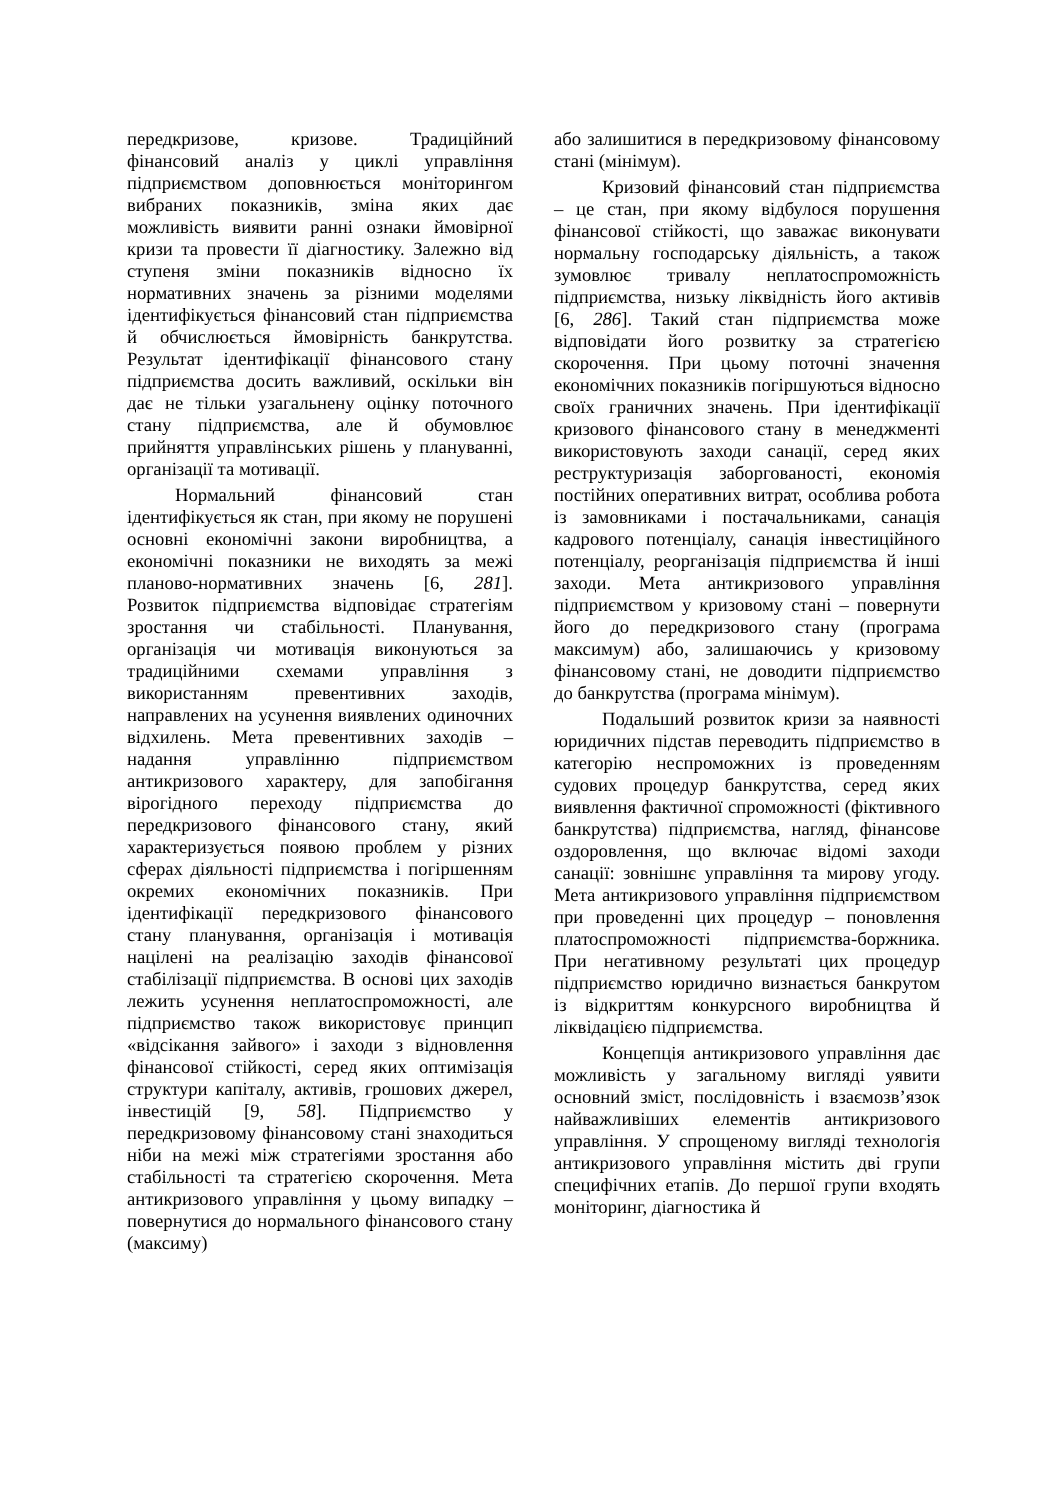передкризове, кризове. Традиційний фінансовий аналіз у циклі управління підприємством доповнюється моніторингом вибраних показників, зміна яких дає можливість виявити ранні ознаки ймовірної кризи та провести її діагностику. Залежно від ступеня зміни показників відносно їх нормативних значень за різними моделями ідентифікується фінансовий стан підприємства й обчислюється ймовірність банкрутства. Результат ідентифікації фінансового стану підприємства досить важливий, оскільки він дає не тільки узагальнену оцінку поточного стану підприємства, але й обумовлює прийняття управлінських рішень у плануванні, організації та мотивації.
Нормальний фінансовий стан ідентифікується як стан, при якому не порушені основні економічні закони виробництва, а економічні показники не виходять за межі планово-нормативних значень [6, 281]. Розвиток підприємства відповідає стратегіям зростання чи стабільності. Планування, організація чи мотивація виконуються за традиційними схемами управління з використанням превентивних заходів, направлених на усунення виявлених одиночних відхилень. Мета превентивних заходів – надання управлінню підприємством антикризового характеру, для запобігання вірогідного переходу підприємства до передкризового фінансового стану, який характеризується появою проблем у різних сферах діяльності підприємства і погіршенням окремих економічних показників. При ідентифікації передкризового фінансового стану планування, організація і мотивація націлені на реалізацію заходів фінансової стабілізації підприємства. В основі цих заходів лежить усунення неплатоспроможності, але підприємство також використовує принцип «відсікання зайвого» і заходи з відновлення фінансової стійкості, серед яких оптимізація структури капіталу, активів, грошових джерел, інвестицій [9, 58]. Підприємство у передкризовому фінансовому стані знаходиться ніби на межі між стратегіями зростання або стабільності та стратегією скорочення. Мета антикризового управління у цьому випадку – повернутися до нормального фінансового стану (максиму)
або залишитися в передкризовому фінансовому стані (мінімум).
Кризовий фінансовий стан підприємства – це стан, при якому відбулося порушення фінансової стійкості, що заважає виконувати нормальну господарську діяльність, а також зумовлює тривалу неплатоспроможність підприємства, низьку ліквідність його активів [6, 286]. Такий стан підприємства може відповідати його розвитку за стратегією скорочення. При цьому поточні значення економічних показників погіршуються відносно своїх граничних значень. При ідентифікації кризового фінансового стану в менеджменті використовують заходи санації, серед яких реструктуризація заборгованості, економія постійних оперативних витрат, особлива робота із замовниками і постачальниками, санація кадрового потенціалу, санація інвестиційного потенціалу, реорганізація підприємства й інші заходи. Мета антикризового управління підприємством у кризовому стані – повернути його до передкризового стану (програма максимум) або, залишаючись у кризовому фінансовому стані, не доводити підприємство до банкрутства (програма мінімум).
Подальший розвиток кризи за наявності юридичних підстав переводить підприємство в категорію неспроможних із проведенням судових процедур банкрутства, серед яких виявлення фактичної спроможності (фіктивного банкрутства) підприємства, нагляд, фінансове оздоровлення, що включає відомі заходи санації: зовнішнє управління та мирову угоду. Мета антикризового управління підприємством при проведенні цих процедур – поновлення платоспроможності підприємства-боржника. При негативному результаті цих процедур підприємство юридично визнається банкрутом із відкриттям конкурсного виробництва й ліквідацією підприємства.
Концепція антикризового управління дає можливість у загальному вигляді уявити основний зміст, послідовність і взаємозв’язок найважливіших елементів антикризового управління. У спрощеному вигляді технологія антикризового управління містить дві групи специфічних етапів. До першої групи входять моніторинг, діагностика й